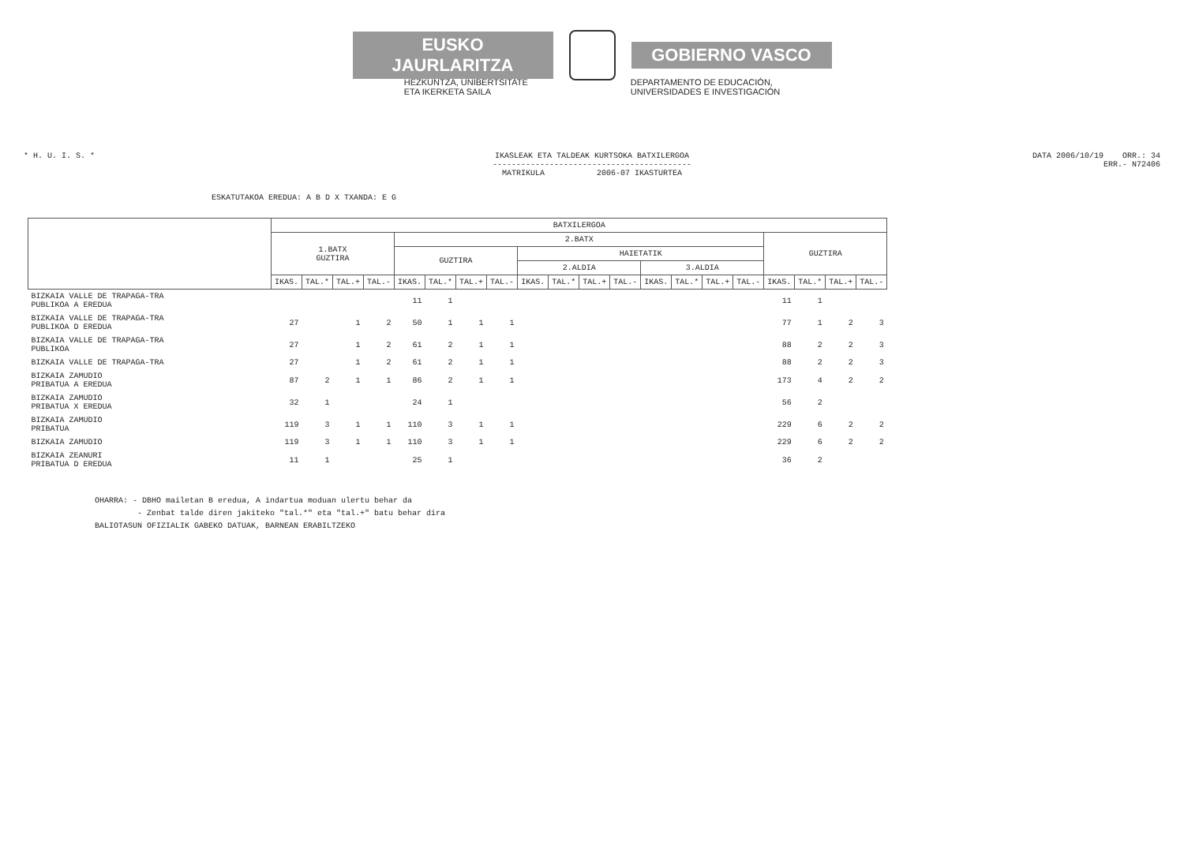EUSKO JAURLARITZA GOBIERNO VASCO
HEZKUNTZA, UNIBERTSITATE
ETA IKERKETA SAILA
DEPARTAMENTO DE EDUCACIÓN,
UNIVERSIDADES E INVESTIGACIÓN
* H. U. I. S. * IKASLEAK ETA TALDEAK KURTSOKA BATXILERGOA
------------------------------------------
MATRIKULA 2006-07 IKASTURTEA
DATA 2006/10/19 ORR.: 34
ERR.- N72406
ESKATUTAKOA EREDUA: A B D X TXANDA: E G
| | BATXILERGOA | | | | | | | | | | | | | | | | | | | |
| --- | --- | --- | --- | --- | --- | --- | --- | --- | --- | --- | --- | --- | --- | --- | --- | --- | --- | --- | --- | --- |
| | 1.BATX GUZTIRA | | | | 2.BATX | | | | | | | | | | | | GUZTIRA | | | |
| | | | | | GUZTIRA | | | | HAIETATIK | | | | | | | | | | | |
| | | | | | | | | | 2.ALDIA | | | | 3.ALDIA | | | | | | | |
| | IKAS. | TAL.* | TAL.+ | TAL.- | IKAS. | TAL.* | TAL.+ | TAL.- | IKAS. | TAL.* | TAL.+ | TAL.- | IKAS. | TAL.* | TAL.+ | TAL.- | IKAS. | TAL.* | TAL.+ | TAL.- |
| BIZKAIA VALLE DE TRAPAGA-TRA PUBLIKOA A EREDUA | | | | | 11 | 1 | | | | | | | | | | | 11 | 1 | | |
| BIZKAIA VALLE DE TRAPAGA-TRA PUBLIKOA D EREDUA | 27 | | 1 | 2 | 50 | 1 | 1 | 1 | | | | | | | | | 77 | 1 | 2 | 3 |
| BIZKAIA VALLE DE TRAPAGA-TRA PUBLIKOA | 27 | | 1 | 2 | 61 | 2 | 1 | 1 | | | | | | | | | 88 | 2 | 2 | 3 |
| BIZKAIA VALLE DE TRAPAGA-TRA | 27 | | 1 | 2 | 61 | 2 | 1 | 1 | | | | | | | | | 88 | 2 | 2 | 3 |
| BIZKAIA ZAMUDIO PRIBATUA A EREDUA | 87 | 2 | 1 | 1 | 86 | 2 | 1 | 1 | | | | | | | | | 173 | 4 | 2 | 2 |
| BIZKAIA ZAMUDIO PRIBATUA X EREDUA | 32 | 1 | | | 24 | 1 | | | | | | | | | | | 56 | 2 | | |
| BIZKAIA ZAMUDIO PRIBATUA | 119 | 3 | 1 | 1 | 110 | 3 | 1 | 1 | | | | | | | | | 229 | 6 | 2 | 2 |
| BIZKAIA ZAMUDIO | 119 | 3 | 1 | 1 | 110 | 3 | 1 | 1 | | | | | | | | | 229 | 6 | 2 | 2 |
| BIZKAIA ZEANURI PRIBATUA D EREDUA | 11 | 1 | | | 25 | 1 | | | | | | | | | | | 36 | 2 | | |
OHARRA: - DBHO mailetan B eredua, A indartua moduan ulertu behar da
- Zenbat talde diren jakiteko "tal.*" eta "tal.+" batu behar dira
BALIOTASUN OFIZIALIK GABEKO DATUAK, BARNEAN ERABILTZEKO